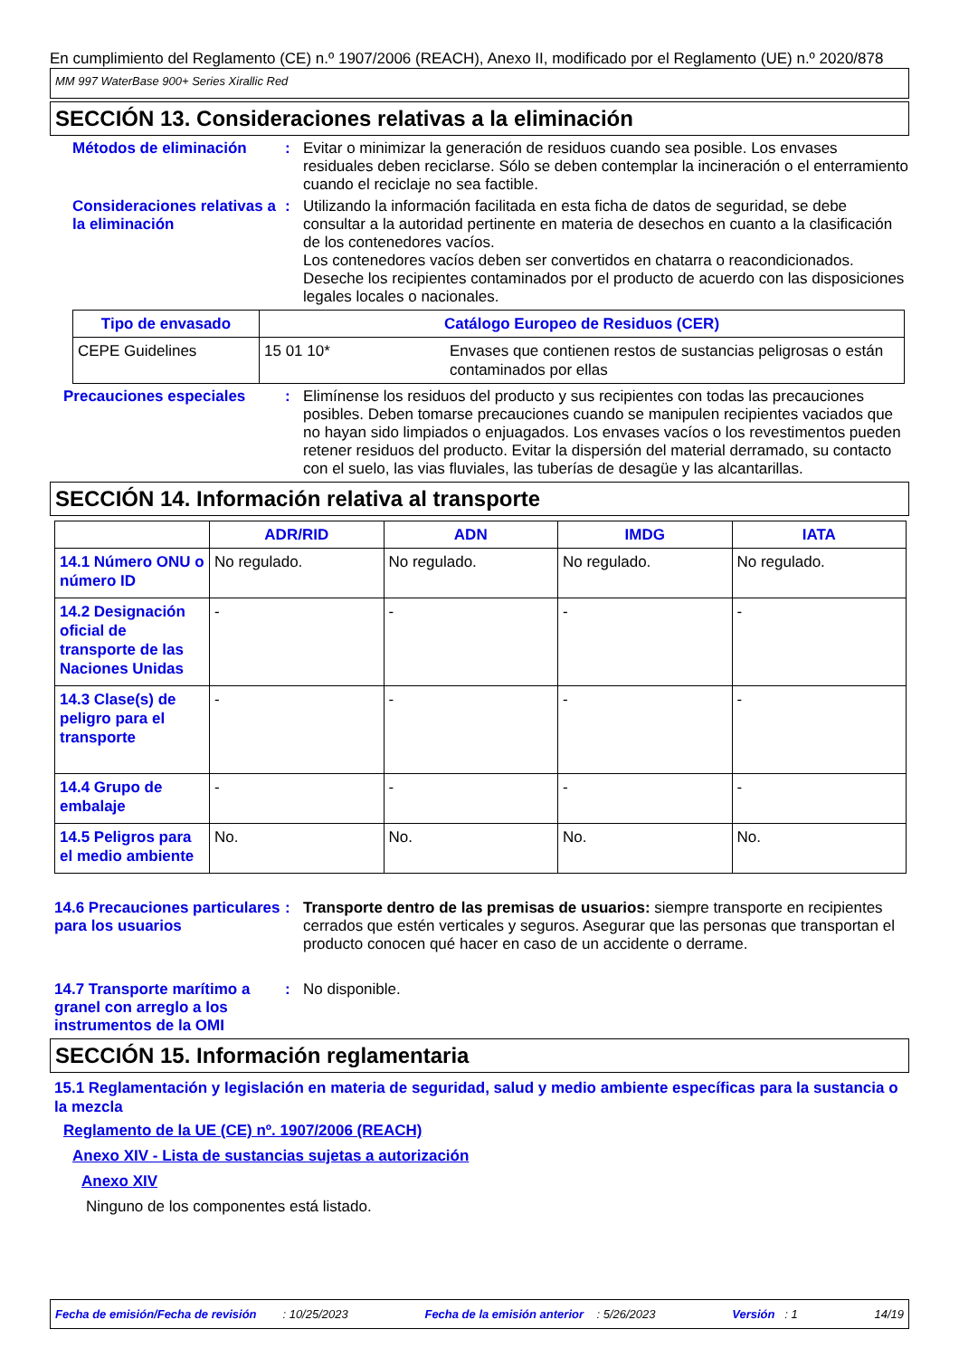En cumplimiento del Reglamento (CE) n.º 1907/2006 (REACH), Anexo II, modificado por el Reglamento (UE) n.º 2020/878
MM 997 WaterBase 900+ Series Xirallic Red
SECCIÓN 13. Consideraciones relativas a la eliminación
Métodos de eliminación : Evitar o minimizar la generación de residuos cuando sea posible. Los envases residuales deben reciclarse. Sólo se deben contemplar la incineración o el enterramiento cuando el reciclaje no sea factible.
Consideraciones relativas a la eliminación
: Utilizando la información facilitada en esta ficha de datos de seguridad, se debe consultar a la autoridad pertinente en materia de desechos en cuanto a la clasificación de los contenedores vacíos.
Los contenedores vacíos deben ser convertidos en chatarra o reacondicionados.
Deseche los recipientes contaminados por el producto de acuerdo con las disposiciones legales locales o nacionales.
| Tipo de envasado | Catálogo Europeo de Residuos (CER) | |
| --- | --- | --- |
| CEPE Guidelines | 15 01 10* | Envases que contienen restos de sustancias peligrosas o están contaminados por ellas |
Precauciones especiales : Elimínense los residuos del producto y sus recipientes con todas las precauciones posibles. Deben tomarse precauciones cuando se manipulen recipientes vaciados que no hayan sido limpiados o enjuagados. Los envases vacíos o los revestimentos pueden retener residuos del producto. Evitar la dispersión del material derramado, su contacto con el suelo, las vias fluviales, las tuberías de desagüe y las alcantarillas.
SECCIÓN 14. Información relativa al transporte
| | ADR/RID | ADN | IMDG | IATA |
| --- | --- | --- | --- | --- |
| 14.1 Número ONU o número ID | No regulado. | No regulado. | No regulado. | No regulado. |
| 14.2 Designación oficial de transporte de las Naciones Unidas | - | - | - | - |
| 14.3 Clase(s) de peligro para el transporte | - | - | - | - |
| 14.4 Grupo de embalaje | - | - | - | - |
| 14.5 Peligros para el medio ambiente | No. | No. | No. | No. |
14.6 Precauciones particulares para los usuarios
: Transporte dentro de las premisas de usuarios: siempre transporte en recipientes cerrados que estén verticales y seguros. Asegurar que las personas que transportan el producto conocen qué hacer en caso de un accidente o derrame.
14.7 Transporte marítimo a granel con arreglo a los instrumentos de la OMI
: No disponible.
SECCIÓN 15. Información reglamentaria
15.1 Reglamentación y legislación en materia de seguridad, salud y medio ambiente específicas para la sustancia o la mezcla
Reglamento de la UE (CE) nº. 1907/2006 (REACH)
Anexo XIV - Lista de sustancias sujetas a autorización
Anexo XIV
Ninguno de los componentes está listado.
Fecha de emisión/Fecha de revisión : 10/25/2023 Fecha de la emisión anterior : 5/26/2023 Versión : 1 14/19